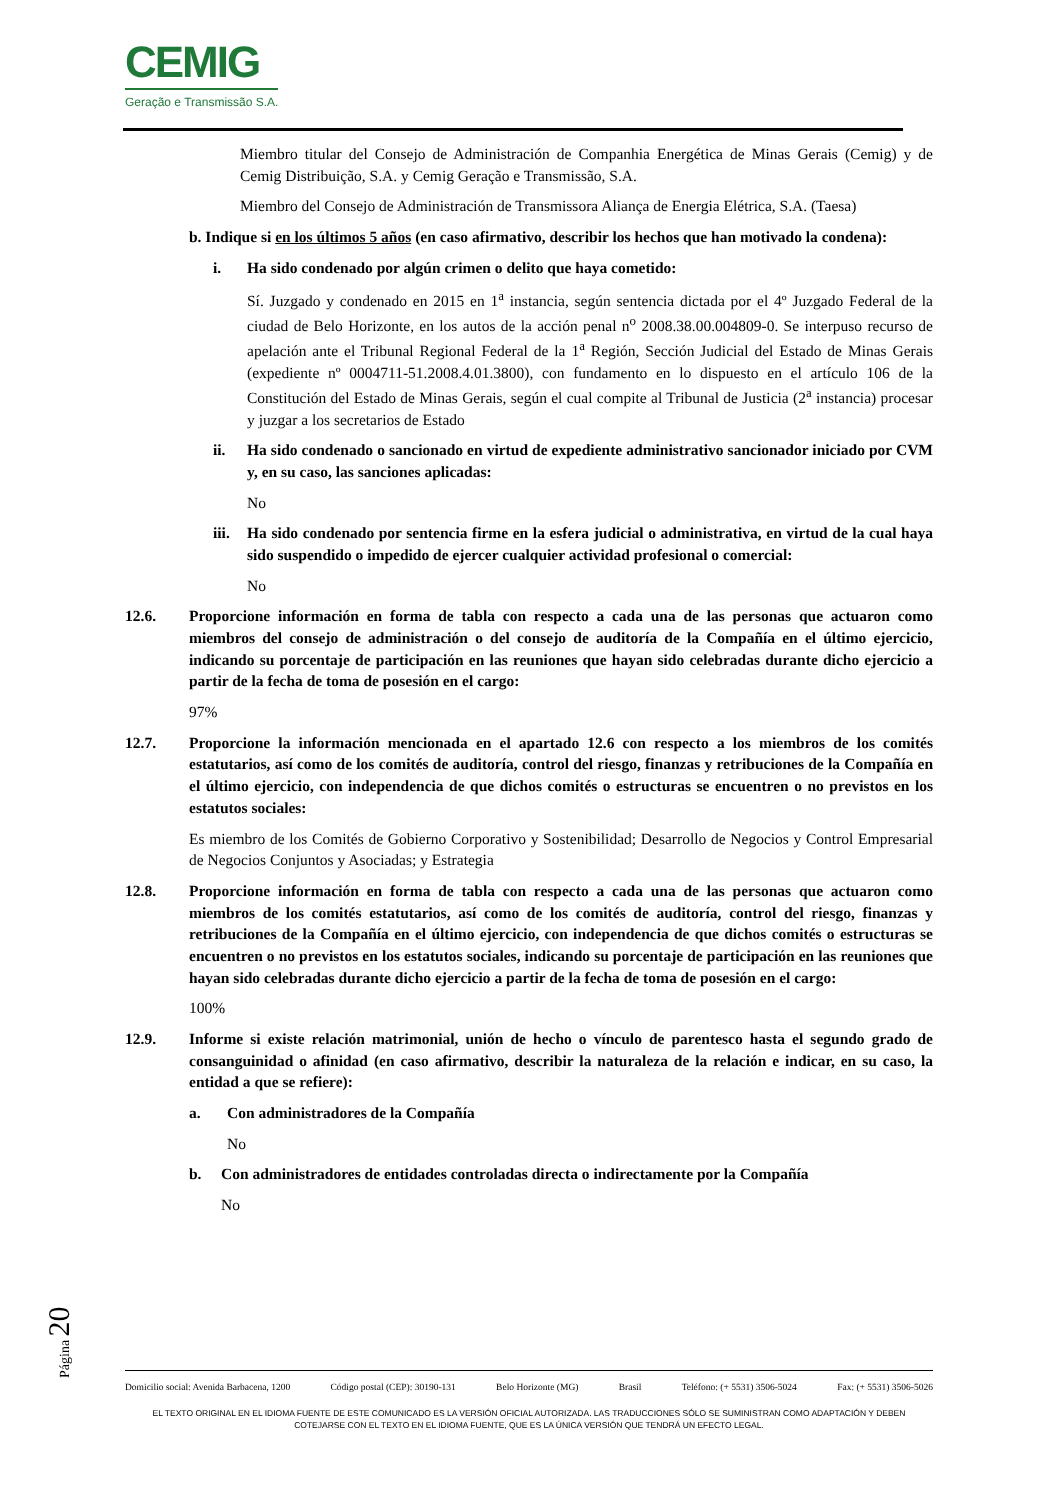CEMIG
Geração e Transmissão S.A.
Miembro titular del Consejo de Administración de Companhia Energética de Minas Gerais (Cemig) y de Cemig Distribuição, S.A. y Cemig Geração e Transmissão, S.A.
Miembro del Consejo de Administración de Transmissora Aliança de Energia Elétrica, S.A. (Taesa)
b. Indique si en los últimos 5 años (en caso afirmativo, describir los hechos que han motivado la condena):
i. Ha sido condenado por algún crimen o delito que haya cometido:
Sí. Juzgado y condenado en 2015 en 1<sup>a</sup> instancia, según sentencia dictada por el 4º Juzgado Federal de la ciudad de Belo Horizonte, en los autos de la acción penal n<sup>o</sup> 2008.38.00.004809-0. Se interpuso recurso de apelación ante el Tribunal Regional Federal de la 1<sup>a</sup> Región, Sección Judicial del Estado de Minas Gerais (expediente nº 0004711-51.2008.4.01.3800), con fundamento en lo dispuesto en el artículo 106 de la Constitución del Estado de Minas Gerais, según el cual compite al Tribunal de Justicia (2<sup>a</sup> instancia) procesar y juzgar a los secretarios de Estado
ii. Ha sido condenado o sancionado en virtud de expediente administrativo sancionador iniciado por CVM y, en su caso, las sanciones aplicadas:
No
iii.
Ha sido condenado por sentencia firme en la esfera judicial o administrativa, en virtud de la cual haya sido suspendido o impedido de ejercer cualquier actividad profesional o comercial:
No
12.6. Proporcione información en forma de tabla con respecto a cada una de las personas que actuaron como miembros del consejo de administración o del consejo de auditoría de la Compañía en el último ejercicio, indicando su porcentaje de participación en las reuniones que hayan sido celebradas durante dicho ejercicio a partir de la fecha de toma de posesión en el cargo:
97%
12.7. Proporcione la información mencionada en el apartado 12.6 con respecto a los miembros de los comités estatutarios, así como de los comités de auditoría, control del riesgo, finanzas y retribuciones de la Compañía en el último ejercicio, con independencia de que dichos comités o estructuras se encuentren o no previstos en los estatutos sociales:
Es miembro de los Comités de Gobierno Corporativo y Sostenibilidad; Desarrollo de Negocios y Control Empresarial de Negocios Conjuntos y Asociadas; y Estrategia
12.8. Proporcione información en forma de tabla con respecto a cada una de las personas que actuaron como miembros de los comités estatutarios, así como de los comités de auditoría, control del riesgo, finanzas y retribuciones de la Compañía en el último ejercicio, con independencia de que dichos comités o estructuras se encuentren o no previstos en los estatutos sociales, indicando su porcentaje de participación en las reuniones que hayan sido celebradas durante dicho ejercicio a partir de la fecha de toma de posesión en el cargo:
100%
12.9. Informe si existe relación matrimonial, unión de hecho o vínculo de parentesco hasta el segundo grado de consanguinidad o afinidad (en caso afirmativo, describir la naturaleza de la relación e indicar, en su caso, la entidad a que se refiere):
a. Con administradores de la Compañía
No
b. Con administradores de entidades controladas directa o indirectamente por la Compañía
No
Página 20
Domicilio social: Avenida Barbacena, 1200 Código postal (CEP): 30190-131 Belo Horizonte (MG) Brasil Teléfono: (+ 5531) 3506-5024 Fax: (+ 5531) 3506-5026
EL TEXTO ORIGINAL EN EL IDIOMA FUENTE DE ESTE COMUNICADO ES LA VERSIÓN OFICIAL AUTORIZADA. LAS TRADUCCIONES SÓLO SE SUMINISTRAN COMO ADAPTACIÓN Y DEBEN
COTEJARSE CON EL TEXTO EN EL IDIOMA FUENTE, QUE ES LA ÚNICA VERSIÓN QUE TENDRÁ UN EFECTO LEGAL.